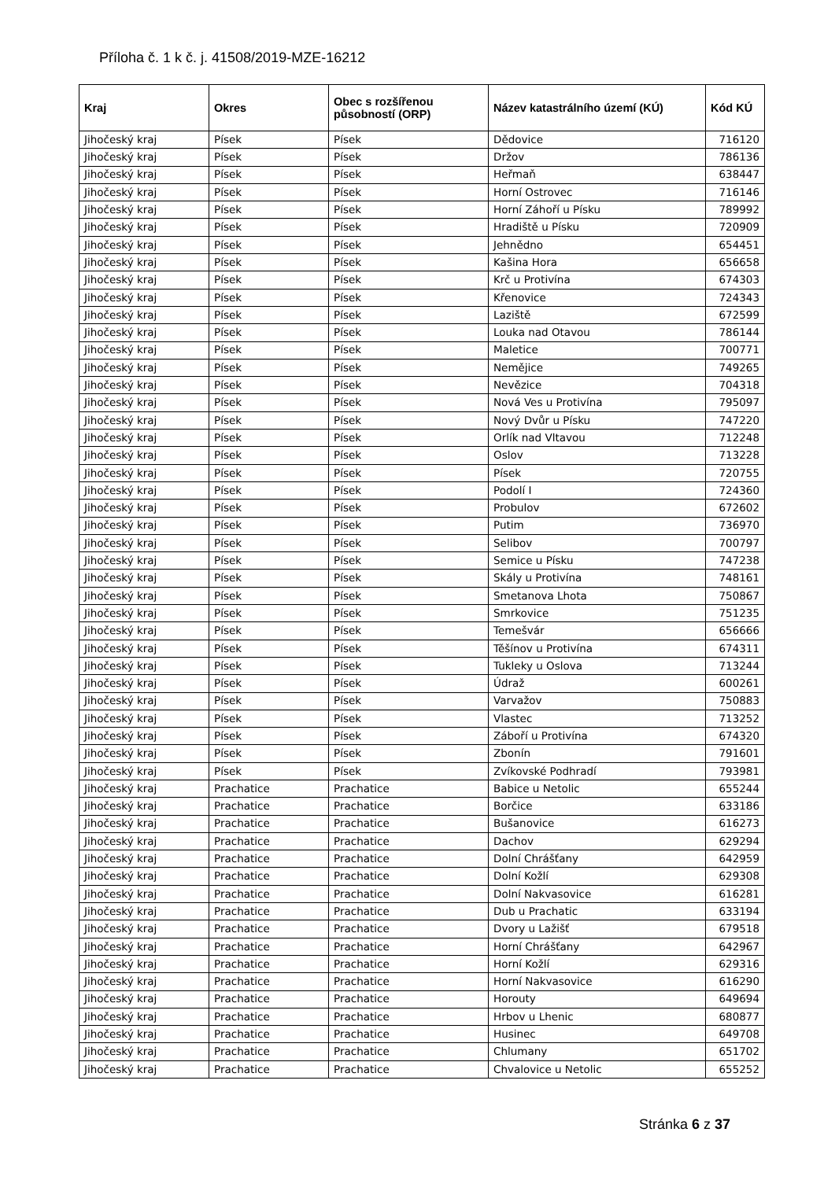Příloha č. 1 k č. j. 41508/2019-MZE-16212
| Kraj | Okres | Obec s rozšířenou působností (ORP) | Název katastrálního území (KÚ) | Kód KÚ |
| --- | --- | --- | --- | --- |
| Jihočeský kraj | Písek | Písek | Dědovice | 716120 |
| Jihočeský kraj | Písek | Písek | Držov | 786136 |
| Jihočeský kraj | Písek | Písek | Heřmaň | 638447 |
| Jihočeský kraj | Písek | Písek | Horní Ostrovec | 716146 |
| Jihočeský kraj | Písek | Písek | Horní Záhoří u Písku | 789992 |
| Jihočeský kraj | Písek | Písek | Hradiště u Písku | 720909 |
| Jihočeský kraj | Písek | Písek | Jehnědno | 654451 |
| Jihočeský kraj | Písek | Písek | Kašina Hora | 656658 |
| Jihočeský kraj | Písek | Písek | Krč u Protivína | 674303 |
| Jihočeský kraj | Písek | Písek | Křenovice | 724343 |
| Jihočeský kraj | Písek | Písek | Laziště | 672599 |
| Jihočeský kraj | Písek | Písek | Louka nad Otavou | 786144 |
| Jihočeský kraj | Písek | Písek | Maletice | 700771 |
| Jihočeský kraj | Písek | Písek | Nemějice | 749265 |
| Jihočeský kraj | Písek | Písek | Nevězice | 704318 |
| Jihočeský kraj | Písek | Písek | Nová Ves u Protivína | 795097 |
| Jihočeský kraj | Písek | Písek | Nový Dvůr u Písku | 747220 |
| Jihočeský kraj | Písek | Písek | Orlík nad Vltavou | 712248 |
| Jihočeský kraj | Písek | Písek | Oslov | 713228 |
| Jihočeský kraj | Písek | Písek | Písek | 720755 |
| Jihočeský kraj | Písek | Písek | Podolí I | 724360 |
| Jihočeský kraj | Písek | Písek | Probulov | 672602 |
| Jihočeský kraj | Písek | Písek | Putim | 736970 |
| Jihočeský kraj | Písek | Písek | Selibov | 700797 |
| Jihočeský kraj | Písek | Písek | Semice u Písku | 747238 |
| Jihočeský kraj | Písek | Písek | Skály u Protivína | 748161 |
| Jihočeský kraj | Písek | Písek | Smetanova Lhota | 750867 |
| Jihočeský kraj | Písek | Písek | Smrkovice | 751235 |
| Jihočeský kraj | Písek | Písek | Temešvár | 656666 |
| Jihočeský kraj | Písek | Písek | Těšínov u Protivína | 674311 |
| Jihočeský kraj | Písek | Písek | Tukleky u Oslova | 713244 |
| Jihočeský kraj | Písek | Písek | Údraž | 600261 |
| Jihočeský kraj | Písek | Písek | Varvažov | 750883 |
| Jihočeský kraj | Písek | Písek | Vlastec | 713252 |
| Jihočeský kraj | Písek | Písek | Záboří u Protivína | 674320 |
| Jihočeský kraj | Písek | Písek | Zbonín | 791601 |
| Jihočeský kraj | Písek | Písek | Zvíkovské Podhradí | 793981 |
| Jihočeský kraj | Prachatice | Prachatice | Babice u Netolic | 655244 |
| Jihočeský kraj | Prachatice | Prachatice | Borčice | 633186 |
| Jihočeský kraj | Prachatice | Prachatice | Bušanovice | 616273 |
| Jihočeský kraj | Prachatice | Prachatice | Dachov | 629294 |
| Jihočeský kraj | Prachatice | Prachatice | Dolní Chrášťany | 642959 |
| Jihočeský kraj | Prachatice | Prachatice | Dolní Kožlí | 629308 |
| Jihočeský kraj | Prachatice | Prachatice | Dolní Nakvasovice | 616281 |
| Jihočeský kraj | Prachatice | Prachatice | Dub u Prachatic | 633194 |
| Jihočeský kraj | Prachatice | Prachatice | Dvory u Lažišť | 679518 |
| Jihočeský kraj | Prachatice | Prachatice | Horní Chrášťany | 642967 |
| Jihočeský kraj | Prachatice | Prachatice | Horní Kožlí | 629316 |
| Jihočeský kraj | Prachatice | Prachatice | Horní Nakvasovice | 616290 |
| Jihočeský kraj | Prachatice | Prachatice | Horouty | 649694 |
| Jihočeský kraj | Prachatice | Prachatice | Hrbov u Lhenic | 680877 |
| Jihočeský kraj | Prachatice | Prachatice | Husinec | 649708 |
| Jihočeský kraj | Prachatice | Prachatice | Chlumany | 651702 |
| Jihočeský kraj | Prachatice | Prachatice | Chvalovice u Netolic | 655252 |
Stránka 6 z 37